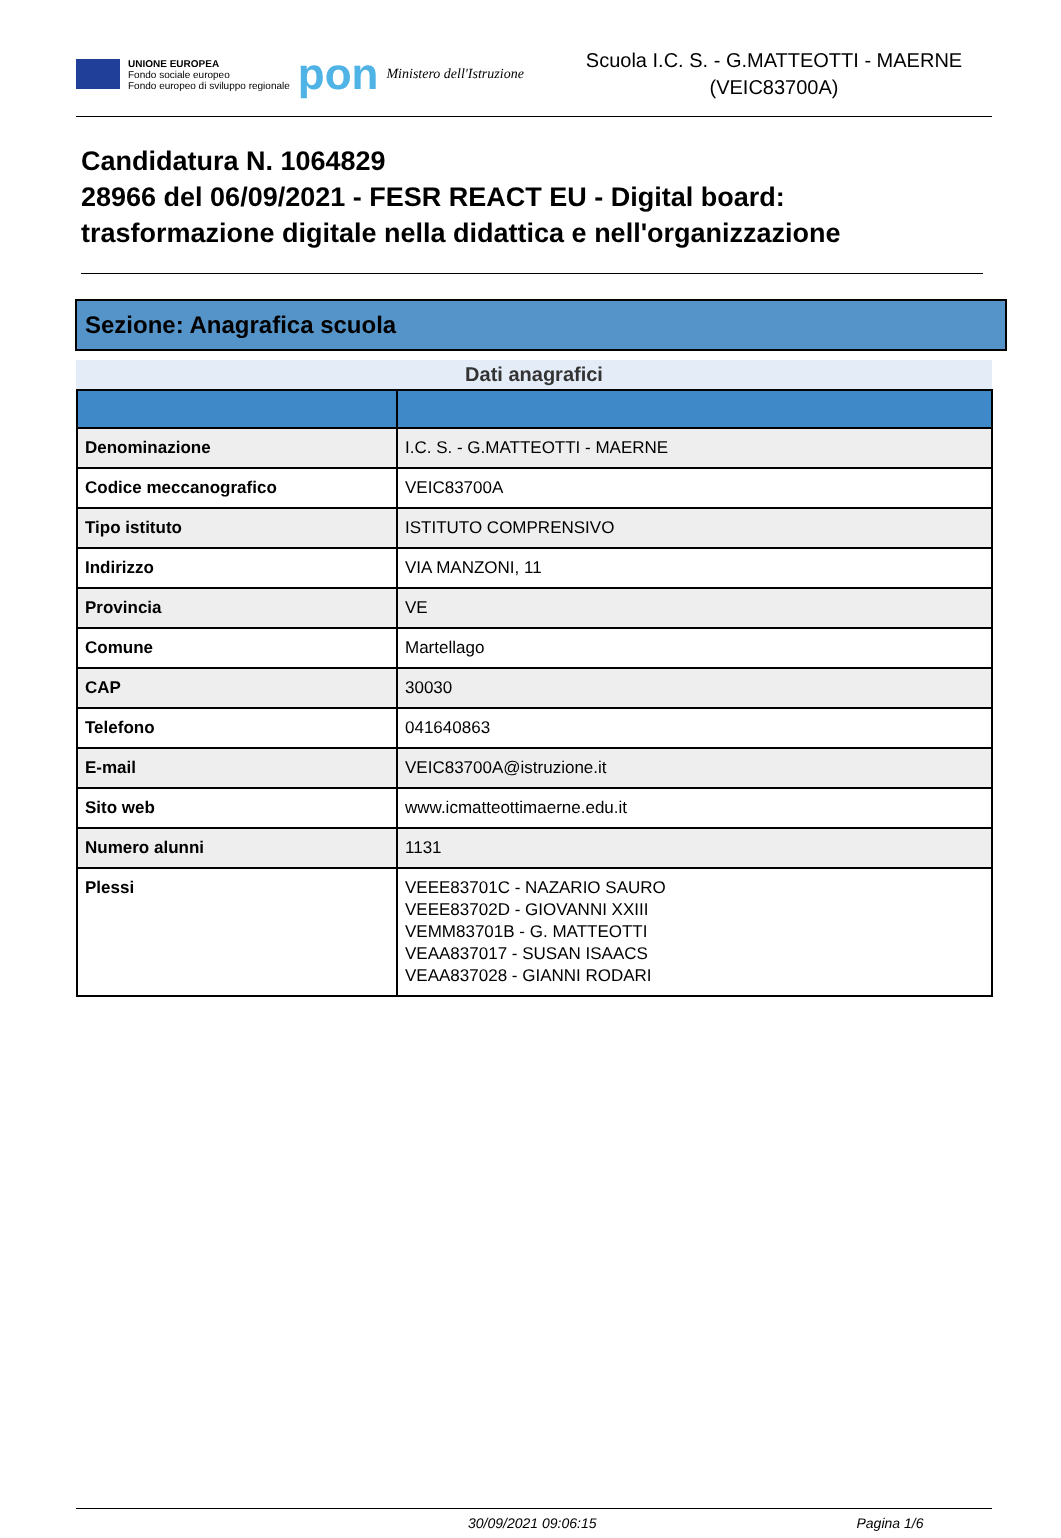UNIONE EUROPEA
Fondo sociale europeo
Fondo europeo di sviluppo regionale
pon
Ministero dell'Istruzione
Scuola I.C. S. - G.MATTEOTTI - MAERNE
(VEIC83700A)
Candidatura N. 1064829
28966 del 06/09/2021 - FESR REACT EU - Digital board: trasformazione digitale nella didattica e nell'organizzazione
Sezione: Anagrafica scuola
Dati anagrafici
| Denominazione | I.C. S. - G.MATTEOTTI - MAERNE |
| Codice meccanografico | VEIC83700A |
| Tipo istituto | ISTITUTO COMPRENSIVO |
| Indirizzo | VIA MANZONI, 11 |
| Provincia | VE |
| Comune | Martellago |
| CAP | 30030 |
| Telefono | 041640863 |
| E-mail | VEIC83700A@istruzione.it |
| Sito web | www.icmatteottimaerne.edu.it |
| Numero alunni | 1131 |
| Plessi | VEEE83701C - NAZARIO SAURO VEEE83702D - GIOVANNI XXIII VEMM83701B - G. MATTEOTTI VEAA837017 - SUSAN ISAACS VEAA837028 - GIANNI RODARI |
30/09/2021 09:06:15 Pagina 1/6